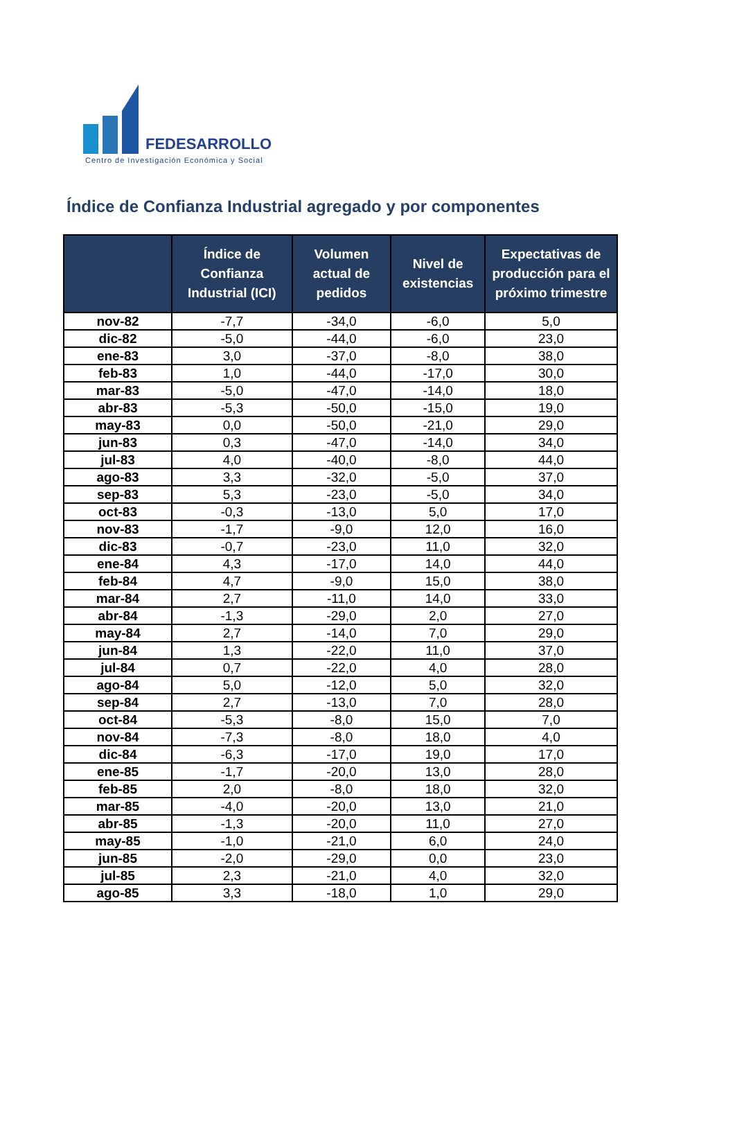FEDESARROLLO
Centro de Investigación Económica y Social
Índice de Confianza Industrial agregado y por componentes
| | Índice de Confianza Industrial (ICI) | Volumen actual de pedidos | Nivel de existencias | Expectativas de producción para el próximo trimestre |
| --- | --- | --- | --- | --- |
| nov-82 | -7,7 | -34,0 | -6,0 | 5,0 |
| dic-82 | -5,0 | -44,0 | -6,0 | 23,0 |
| ene-83 | 3,0 | -37,0 | -8,0 | 38,0 |
| feb-83 | 1,0 | -44,0 | -17,0 | 30,0 |
| mar-83 | -5,0 | -47,0 | -14,0 | 18,0 |
| abr-83 | -5,3 | -50,0 | -15,0 | 19,0 |
| may-83 | 0,0 | -50,0 | -21,0 | 29,0 |
| jun-83 | 0,3 | -47,0 | -14,0 | 34,0 |
| jul-83 | 4,0 | -40,0 | -8,0 | 44,0 |
| ago-83 | 3,3 | -32,0 | -5,0 | 37,0 |
| sep-83 | 5,3 | -23,0 | -5,0 | 34,0 |
| oct-83 | -0,3 | -13,0 | 5,0 | 17,0 |
| nov-83 | -1,7 | -9,0 | 12,0 | 16,0 |
| dic-83 | -0,7 | -23,0 | 11,0 | 32,0 |
| ene-84 | 4,3 | -17,0 | 14,0 | 44,0 |
| feb-84 | 4,7 | -9,0 | 15,0 | 38,0 |
| mar-84 | 2,7 | -11,0 | 14,0 | 33,0 |
| abr-84 | -1,3 | -29,0 | 2,0 | 27,0 |
| may-84 | 2,7 | -14,0 | 7,0 | 29,0 |
| jun-84 | 1,3 | -22,0 | 11,0 | 37,0 |
| jul-84 | 0,7 | -22,0 | 4,0 | 28,0 |
| ago-84 | 5,0 | -12,0 | 5,0 | 32,0 |
| sep-84 | 2,7 | -13,0 | 7,0 | 28,0 |
| oct-84 | -5,3 | -8,0 | 15,0 | 7,0 |
| nov-84 | -7,3 | -8,0 | 18,0 | 4,0 |
| dic-84 | -6,3 | -17,0 | 19,0 | 17,0 |
| ene-85 | -1,7 | -20,0 | 13,0 | 28,0 |
| feb-85 | 2,0 | -8,0 | 18,0 | 32,0 |
| mar-85 | -4,0 | -20,0 | 13,0 | 21,0 |
| abr-85 | -1,3 | -20,0 | 11,0 | 27,0 |
| may-85 | -1,0 | -21,0 | 6,0 | 24,0 |
| jun-85 | -2,0 | -29,0 | 0,0 | 23,0 |
| jul-85 | 2,3 | -21,0 | 4,0 | 32,0 |
| ago-85 | 3,3 | -18,0 | 1,0 | 29,0 |